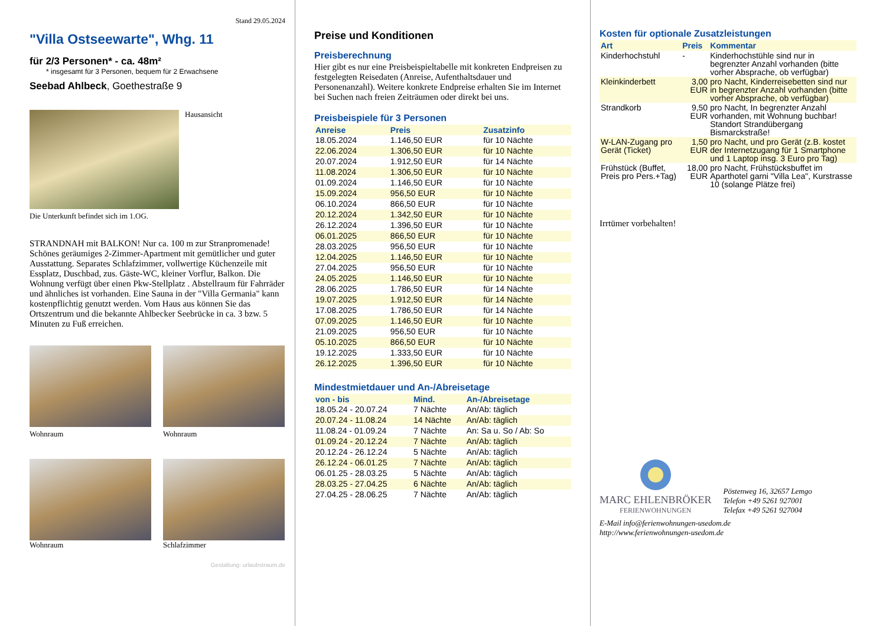Stand 29.05.2024
"Villa Ostseewarte", Whg. 11
für 2/3 Personen* - ca. 48m²
* insgesamt für 3 Personen, bequem für 2 Erwachsene
Seebad Ahlbeck, Goethestraße 9
Hausansicht
Die Unterkunft befindet sich im 1.OG.
STRANDNAH mit BALKON! Nur ca. 100 m zur Stranpromenade! Schönes geräumiges 2-Zimmer-Apartment mit gemütlicher und guter Ausstattung. Separates Schlafzimmer, vollwertige Küchenzeile mit Essplatz, Duschbad, zus. Gäste-WC, kleiner Vorflur, Balkon. Die Wohnung verfügt über einen Pkw-Stellplatz . Abstellraum für Fahrräder und ähnliches ist vorhanden. Eine Sauna in der "Villa Germania" kann kostenpflichtig genutzt werden. Vom Haus aus können Sie das Ortszentrum und die bekannte Ahlbecker Seebrücke in ca. 3 bzw. 5 Minuten zu Fuß erreichen.
Wohnraum
Wohnraum
Wohnraum
Schlafzimmer
Gestaltung: urlaubstraum.de
Preise und Konditionen
Preisberechnung
Hier gibt es nur eine Preisbeispieltabelle mit konkreten Endpreisen zu festgelegten Reisedaten (Anreise, Aufenthaltsdauer und Personenanzahl). Weitere konkrete Endpreise erhalten Sie im Internet bei Suchen nach freien Zeiträumen oder direkt bei uns.
Preisbeispiele für 3 Personen
| Anreise | Preis | Zusatzinfo |
| --- | --- | --- |
| 18.05.2024 | 1.146,50 EUR | für 10 Nächte |
| 22.06.2024 | 1.306,50 EUR | für 10 Nächte |
| 20.07.2024 | 1.912,50 EUR | für 14 Nächte |
| 11.08.2024 | 1.306,50 EUR | für 10 Nächte |
| 01.09.2024 | 1.146,50 EUR | für 10 Nächte |
| 15.09.2024 | 956,50 EUR | für 10 Nächte |
| 06.10.2024 | 866,50 EUR | für 10 Nächte |
| 20.12.2024 | 1.342,50 EUR | für 10 Nächte |
| 26.12.2024 | 1.396,50 EUR | für 10 Nächte |
| 06.01.2025 | 866,50 EUR | für 10 Nächte |
| 28.03.2025 | 956,50 EUR | für 10 Nächte |
| 12.04.2025 | 1.146,50 EUR | für 10 Nächte |
| 27.04.2025 | 956,50 EUR | für 10 Nächte |
| 24.05.2025 | 1.146,50 EUR | für 10 Nächte |
| 28.06.2025 | 1.786,50 EUR | für 14 Nächte |
| 19.07.2025 | 1.912,50 EUR | für 14 Nächte |
| 17.08.2025 | 1.786,50 EUR | für 14 Nächte |
| 07.09.2025 | 1.146,50 EUR | für 10 Nächte |
| 21.09.2025 | 956,50 EUR | für 10 Nächte |
| 05.10.2025 | 866,50 EUR | für 10 Nächte |
| 19.12.2025 | 1.333,50 EUR | für 10 Nächte |
| 26.12.2025 | 1.396,50 EUR | für 10 Nächte |
Mindestmietdauer und An-/Abreisetage
| von - bis | Mind. | An-/Abreisetage |
| --- | --- | --- |
| 18.05.24 - 20.07.24 | 7 Nächte | An/Ab: täglich |
| 20.07.24 - 11.08.24 | 14 Nächte | An/Ab: täglich |
| 11.08.24 - 01.09.24 | 7 Nächte | An: Sa u. So / Ab: So |
| 01.09.24 - 20.12.24 | 7 Nächte | An/Ab: täglich |
| 20.12.24 - 26.12.24 | 5 Nächte | An/Ab: täglich |
| 26.12.24 - 06.01.25 | 7 Nächte | An/Ab: täglich |
| 06.01.25 - 28.03.25 | 5 Nächte | An/Ab: täglich |
| 28.03.25 - 27.04.25 | 6 Nächte | An/Ab: täglich |
| 27.04.25 - 28.06.25 | 7 Nächte | An/Ab: täglich |
Kosten für optionale Zusatzleistungen
| Art | Preis | Kommentar |
| --- | --- | --- |
| Kinderhochstuhl | - | Kinderhochstühle sind nur in begrenzter Anzahl vorhanden (bitte vorher Absprache, ob verfügbar) |
| Kleinkinderbett | 3,00 EUR | pro Nacht, Kinderreisebetten sind nur in begrenzter Anzahl vorhanden (bitte vorher Absprache, ob verfügbar) |
| Strandkorb | 9,50 EUR | pro Nacht, In begrenzter Anzahl vorhanden, mit Wohnung buchbar! Standort Strandübergang Bismarckstraße! |
| W-LAN-Zugang pro Gerät (Ticket) | 1,50 EUR | pro Nacht, und pro Gerät (z.B. kostet der Internetzugang für 1 Smartphone und 1 Laptop insg. 3 Euro pro Tag) |
| Frühstück (Buffet, Preis pro Pers.+Tag) | 18,00 EUR | pro Nacht, Frühstücksbuffet im Aparthotel garni "Villa Lea", Kurstrasse 10 (solange Plätze frei) |
Irrtümer vorbehalten!
MARC EHLENBRÖKER
FERIENWOHNUNGEN
Pöstenweg 16, 32657 Lemgo
Telefon +49 5261 927001
Telefax +49 5261 927004
E-Mail info@ferienwohnungen-usedom.de
http://www.ferienwohnungen-usedom.de